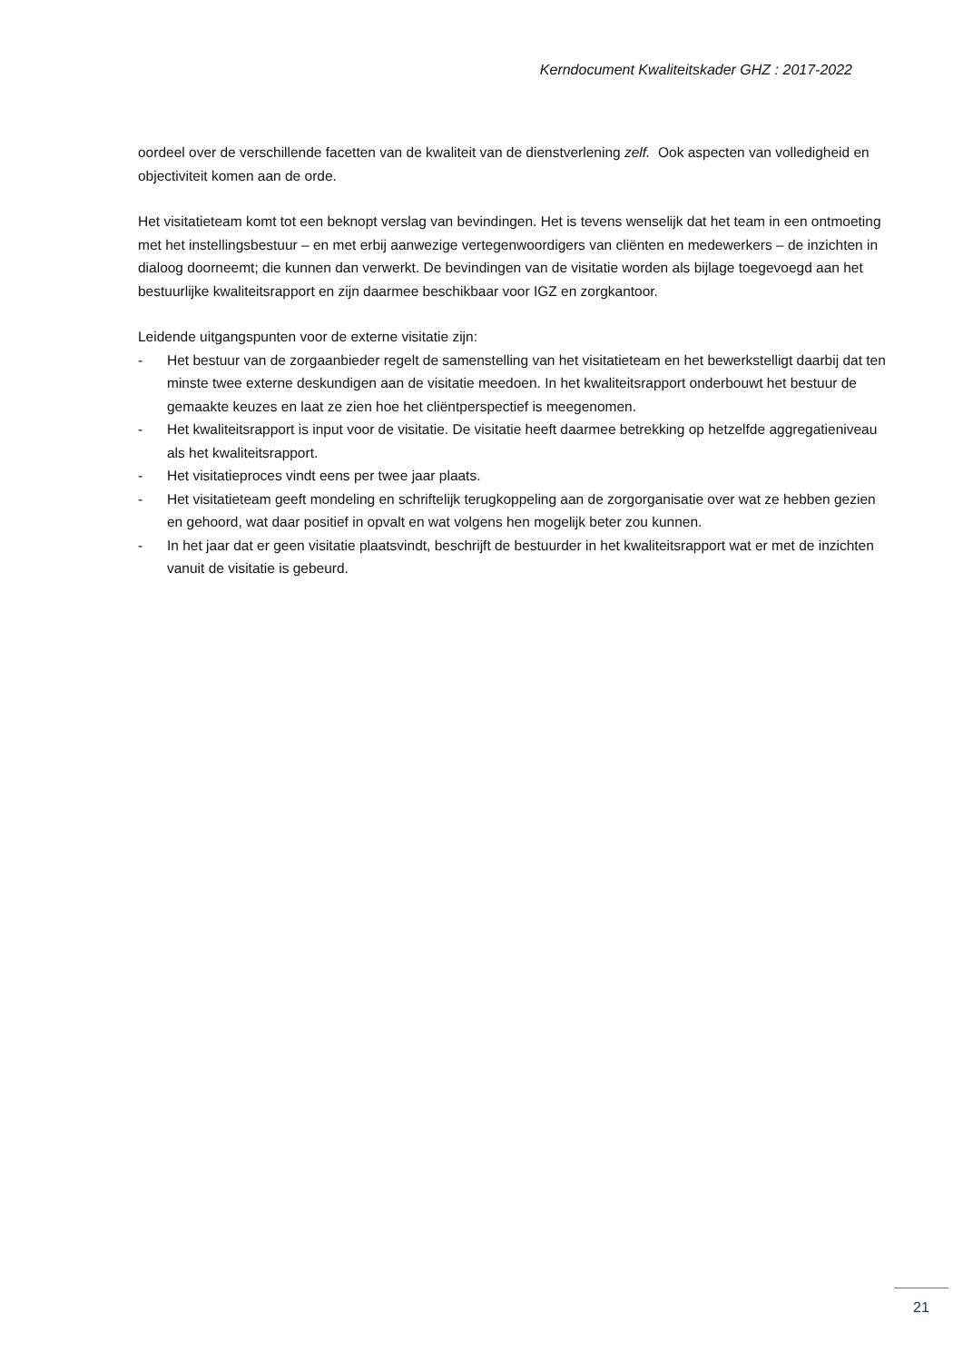Kerndocument Kwaliteitskader GHZ : 2017-2022
oordeel over de verschillende facetten van de kwaliteit van de dienstverlening zelf. Ook aspecten van volledigheid en objectiviteit komen aan de orde.
Het visitatieteam komt tot een beknopt verslag van bevindingen. Het is tevens wenselijk dat het team in een ontmoeting met het instellingsbestuur – en met erbij aanwezige vertegenwoordigers van cliënten en medewerkers – de inzichten in dialoog doorneemt; die kunnen dan verwerkt. De bevindingen van de visitatie worden als bijlage toegevoegd aan het bestuurlijke kwaliteitsrapport en zijn daarmee beschikbaar voor IGZ en zorgkantoor.
Leidende uitgangspunten voor de externe visitatie zijn:
- Het bestuur van de zorgaanbieder regelt de samenstelling van het visitatieteam en het bewerkstelligt daarbij dat ten minste twee externe deskundigen aan de visitatie meedoen. In het kwaliteitsrapport onderbouwt het bestuur de gemaakte keuzes en laat ze zien hoe het cliëntperspectief is meegenomen.
- Het kwaliteitsrapport is input voor de visitatie. De visitatie heeft daarmee betrekking op hetzelfde aggregatieniveau als het kwaliteitsrapport.
- Het visitatieproces vindt eens per twee jaar plaats.
- Het visitatieteam geeft mondeling en schriftelijk terugkoppeling aan de zorgorganisatie over wat ze hebben gezien en gehoord, wat daar positief in opvalt en wat volgens hen mogelijk beter zou kunnen.
- In het jaar dat er geen visitatie plaatsvindt, beschrijft de bestuurder in het kwaliteitsrapport wat er met de inzichten vanuit de visitatie is gebeurd.
21